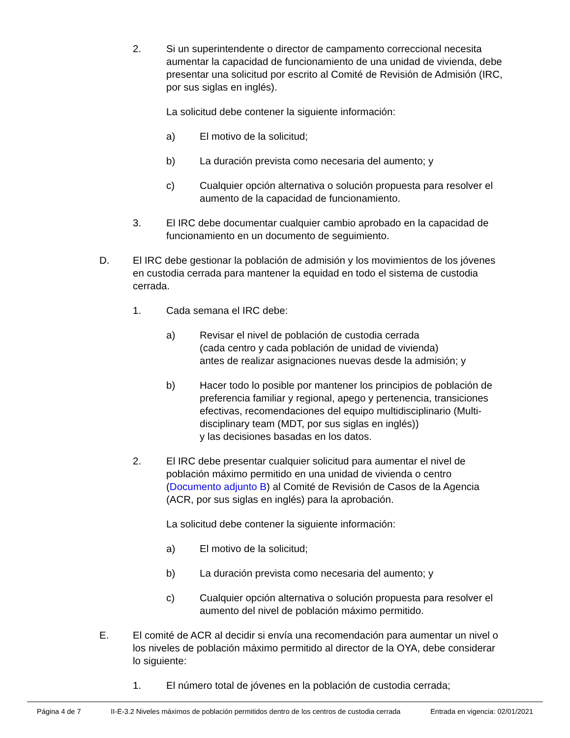2. Si un superintendente o director de campamento correccional necesita aumentar la capacidad de funcionamiento de una unidad de vivienda, debe presentar una solicitud por escrito al Comité de Revisión de Admisión (IRC, por sus siglas en inglés).
La solicitud debe contener la siguiente información:
a) El motivo de la solicitud;
b) La duración prevista como necesaria del aumento; y
c) Cualquier opción alternativa o solución propuesta para resolver el aumento de la capacidad de funcionamiento.
3. El IRC debe documentar cualquier cambio aprobado en la capacidad de funcionamiento en un documento de seguimiento.
D. El IRC debe gestionar la población de admisión y los movimientos de los jóvenes en custodia cerrada para mantener la equidad en todo el sistema de custodia cerrada.
1. Cada semana el IRC debe:
a) Revisar el nivel de población de custodia cerrada
(cada centro y cada población de unidad de vivienda)
antes de realizar asignaciones nuevas desde la admisión; y
b) Hacer todo lo posible por mantener los principios de población de preferencia familiar y regional, apego y pertenencia, transiciones efectivas, recomendaciones del equipo multidisciplinario (Multi-disciplinary team (MDT, por sus siglas en inglés))
y las decisiones basadas en los datos.
2. El IRC debe presentar cualquier solicitud para aumentar el nivel de población máximo permitido en una unidad de vivienda o centro (Documento adjunto B) al Comité de Revisión de Casos de la Agencia (ACR, por sus siglas en inglés) para la aprobación.
La solicitud debe contener la siguiente información:
a) El motivo de la solicitud;
b) La duración prevista como necesaria del aumento; y
c) Cualquier opción alternativa o solución propuesta para resolver el aumento del nivel de población máximo permitido.
E. El comité de ACR al decidir si envía una recomendación para aumentar un nivel o los niveles de población máximo permitido al director de la OYA, debe considerar lo siguiente:
1. El número total de jóvenes en la población de custodia cerrada;
Página 4 de 7 II-E-3.2 Niveles máximos de población permitidos dentro de los centros de custodia cerrada Entrada en vigencia: 02/01/2021